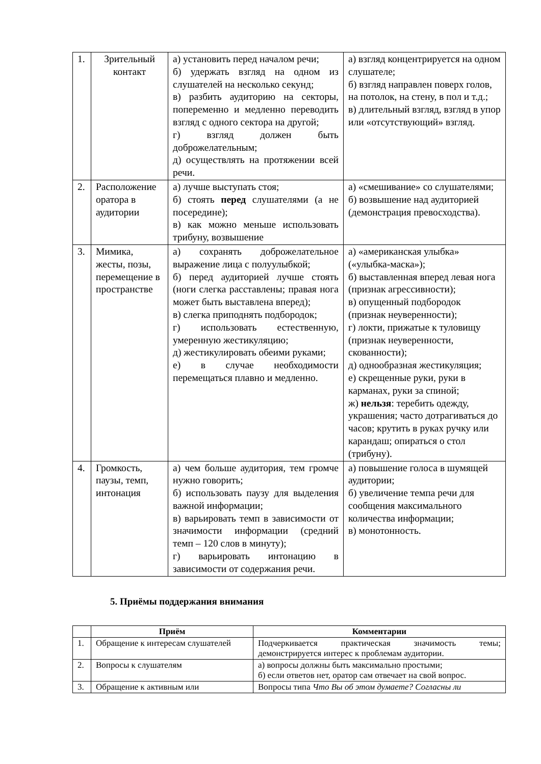| 1. | Зрительный контакт | а) установить перед началом речи; б) удержать взгляд на одном из слушателей на несколько секунд; в) разбить аудиторию на секторы, попеременно и медленно переводить взгляд с одного сектора на другой; г) взгляд должен быть доброжелательным; д) осуществлять на протяжении всей речи. | а) взгляд концентрируется на одном слушателе; б) взгляд направлен поверх голов, на потолок, на стену, в пол и т.д.; в) длительный взгляд, взгляд в упор или «отсутствующий» взгляд. |
| 2. | Расположение оратора в аудитории | а) лучше выступать стоя; б) стоять перед слушателями (а не посередине); в) как можно меньше использовать трибуну, возвышение | а) «смешивание» со слушателями; б) возвышение над аудиторией (демонстрация превосходства). |
| 3. | Мимика, жесты, позы, перемещение в пространстве | а) сохранять доброжелательное выражение лица с полуулыбкой; б) перед аудиторией лучше стоять (ноги слегка расставлены; правая нога может быть выставлена вперед); в) слегка приподнять подбородок; г) использовать естественную, умеренную жестикуляцию; д) жестикулировать обеими руками; е) в случае необходимости перемещаться плавно и медленно. | а) «американская улыбка» («улыбка-маска»); б) выставленная вперед левая нога (признак агрессивности); в) опущенный подбородок (признак неуверенности); г) локти, прижатые к туловищу (признак неуверенности, скованности); д) однообразная жестикуляция; е) скрещенные руки, руки в карманах, руки за спиной; ж) нельзя : теребить одежду, украшения; часто дотрагиваться до часов; крутить в руках ручку или карандаш; опираться о стол (трибуну). |
| 4. | Громкость, паузы, темп, интонация | а) чем больше аудитория, тем громче нужно говорить; б) использовать паузу для выделения важной информации; в) варьировать темп в зависимости от значимости информации (средний темп – 120 слов в минуту); г) варьировать интонацию в зависимости от содержания речи. | а) повышение голоса в шумящей аудитории; б) увеличение темпа речи для сообщения максимального количества информации; в) монотонность. |
5. Приёмы поддержания внимания
| | Приём | Комментарии |
| --- | --- | --- |
| 1. | Обращение к интересам слушателей | Подчеркивается практическая значимость темы; демонстрируется интерес к проблемам аудитории. |
| 2. | Вопросы к слушателям | а) вопросы должны быть максимально простыми; б) если ответов нет, оратор сам отвечает на свой вопрос. |
| 3. | Обращение к активным или | Вопросы типа Что Вы об этом думаете? Согласны ли |